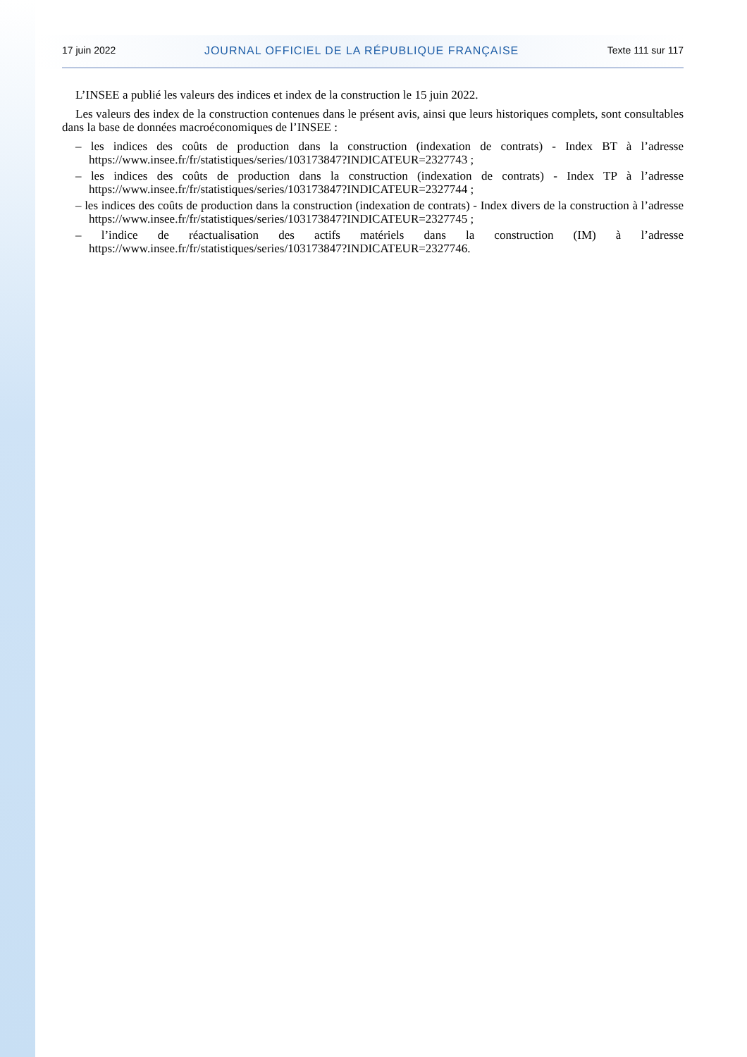17 juin 2022 JOURNAL OFFICIEL DE LA RÉPUBLIQUE FRANÇAISE Texte 111 sur 117
L’INSEE a publié les valeurs des indices et index de la construction le 15 juin 2022.
Les valeurs des index de la construction contenues dans le présent avis, ainsi que leurs historiques complets, sont consultables dans la base de données macroéconomiques de l’INSEE :
– les indices des coûts de production dans la construction (indexation de contrats) - Index BT à l’adresse https://www.insee.fr/fr/statistiques/series/103173847?INDICATEUR=2327743 ;
– les indices des coûts de production dans la construction (indexation de contrats) - Index TP à l’adresse https://www.insee.fr/fr/statistiques/series/103173847?INDICATEUR=2327744 ;
– les indices des coûts de production dans la construction (indexation de contrats) - Index divers de la construction à l’adresse https://www.insee.fr/fr/statistiques/series/103173847?INDICATEUR=2327745 ;
– l’indice de réactualisation des actifs matériels dans la construction (IM) à l’adresse https://www.insee.fr/fr/statistiques/series/103173847?INDICATEUR=2327746.